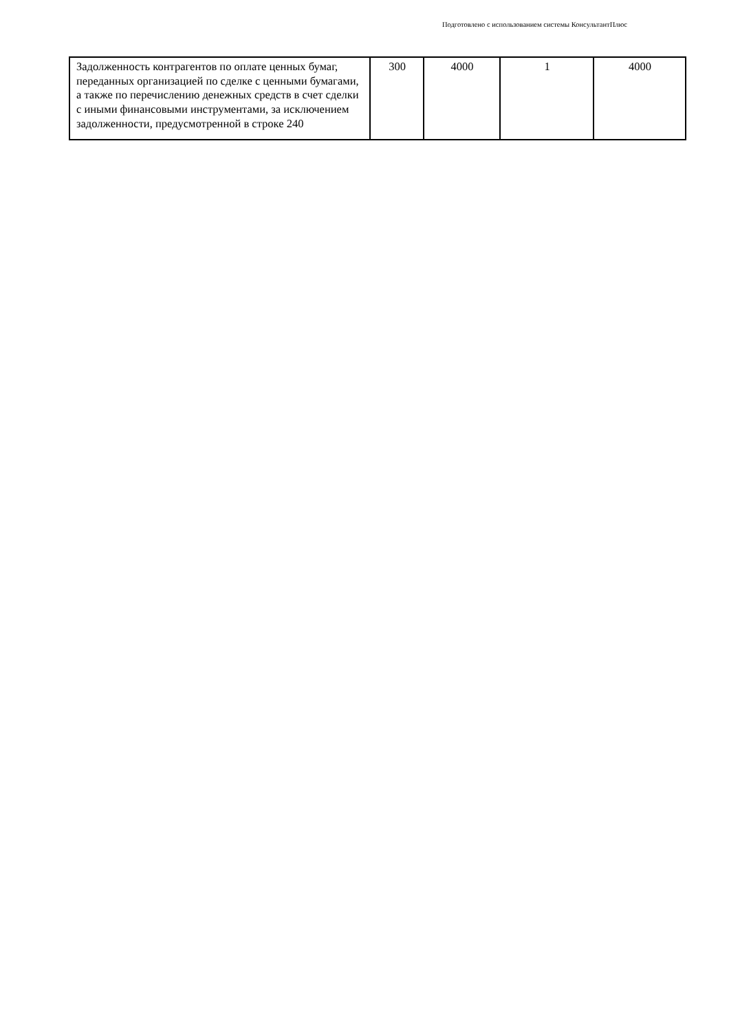Подготовлено с использованием системы КонсультантПлюс
| Задолженность контрагентов по оплате ценных бумаг, переданных организацией по сделке с ценными бумагами, а также по перечислению денежных средств в счет сделки с иными финансовыми инструментами, за исключением задолженности, предусмотренной в строке 240 | 300 | 4000 | 1 | 4000 |